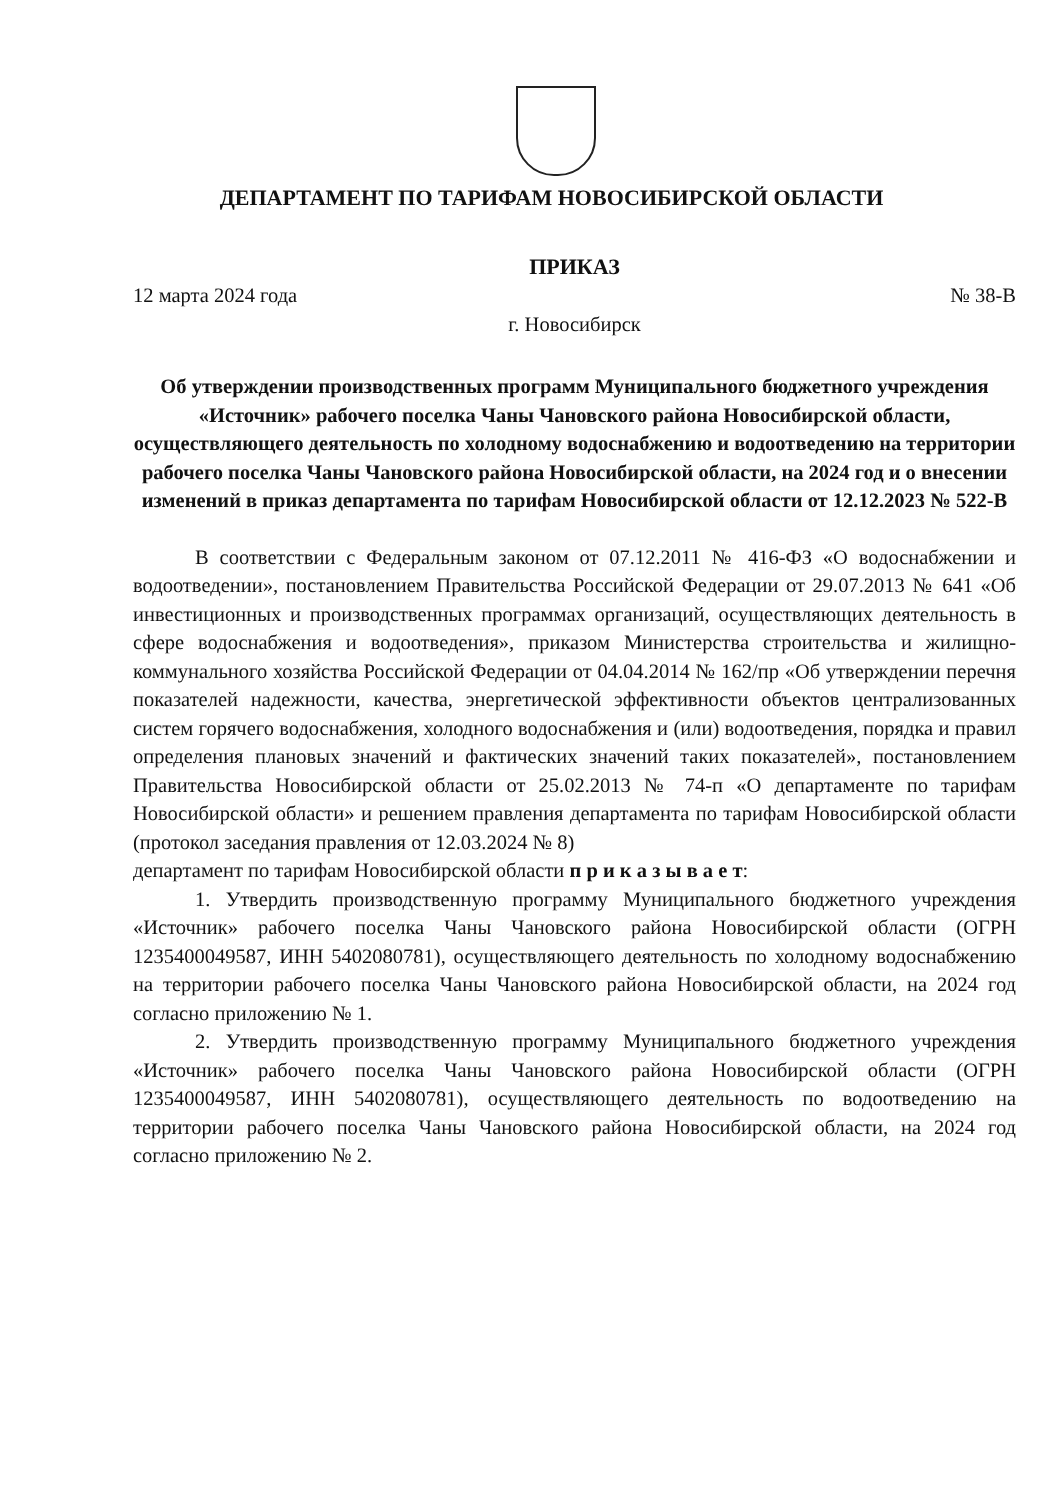ДЕПАРТАМЕНТ ПО ТАРИФАМ НОВОСИБИРСКОЙ ОБЛАСТИ
ПРИКАЗ
12 марта 2024 года № 38-В
г. Новосибирск
Об утверждении производственных программ Муниципального бюджетного учреждения «Источник» рабочего поселка Чаны Чановского района Новосибирской области, осуществляющего деятельность по холодному водоснабжению и водоотведению на территории рабочего поселка Чаны Чановского района Новосибирской области, на 2024 год и о внесении изменений в приказ департамента по тарифам Новосибирской области от 12.12.2023 № 522-В
В соответствии с Федеральным законом от 07.12.2011 № 416-ФЗ «О водоснабжении и водоотведении», постановлением Правительства Российской Федерации от 29.07.2013 № 641 «Об инвестиционных и производственных программах организаций, осуществляющих деятельность в сфере водоснабжения и водоотведения», приказом Министерства строительства и жилищно-коммунального хозяйства Российской Федерации от 04.04.2014 № 162/пр «Об утверждении перечня показателей надежности, качества, энергетической эффективности объектов централизованных систем горячего водоснабжения, холодного водоснабжения и (или) водоотведения, порядка и правил определения плановых значений и фактических значений таких показателей», постановлением Правительства Новосибирской области от 25.02.2013 № 74-п «О департаменте по тарифам Новосибирской области» и решением правления департамента по тарифам Новосибирской области (протокол заседания правления от 12.03.2024 № 8)
департамент по тарифам Новосибирской области п р и к а з ы в а е т:
1. Утвердить производственную программу Муниципального бюджетного учреждения «Источник» рабочего поселка Чаны Чановского района Новосибирской области (ОГРН 1235400049587, ИНН 5402080781), осуществляющего деятельность по холодному водоснабжению на территории рабочего поселка Чаны Чановского района Новосибирской области, на 2024 год согласно приложению № 1.
2. Утвердить производственную программу Муниципального бюджетного учреждения «Источник» рабочего поселка Чаны Чановского района Новосибирской области (ОГРН 1235400049587, ИНН 5402080781), осуществляющего деятельность по водоотведению на территории рабочего поселка Чаны Чановского района Новосибирской области, на 2024 год согласно приложению № 2.